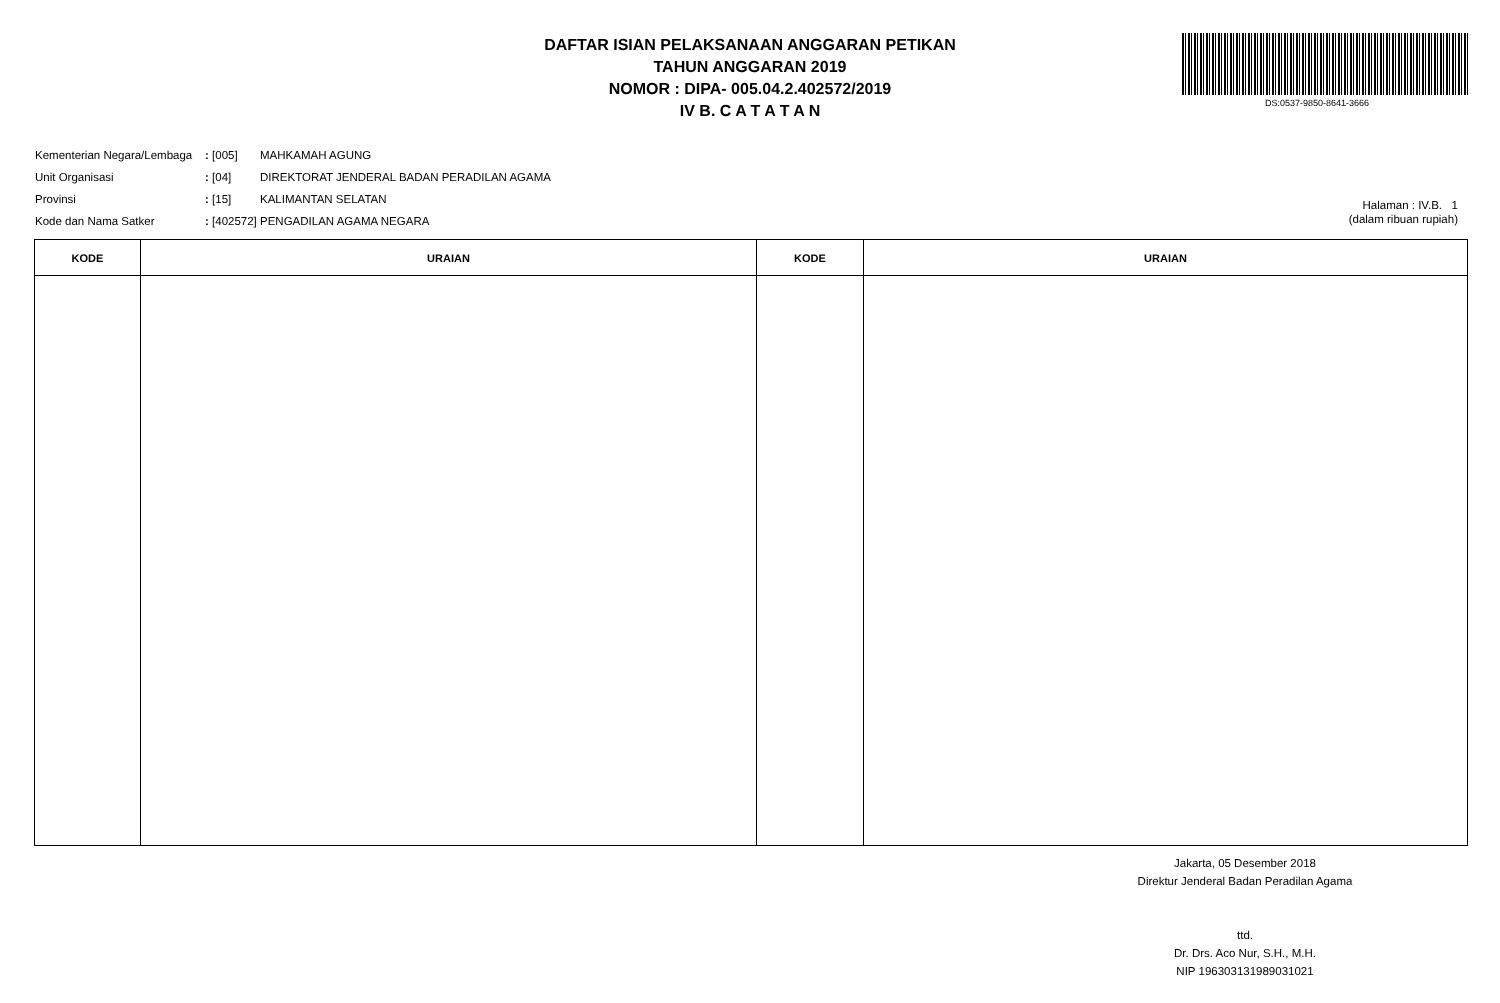DAFTAR ISIAN PELAKSANAAN ANGGARAN PETIKAN
TAHUN ANGGARAN 2019
NOMOR : DIPA- 005.04.2.402572/2019
IV B. C A T A T A N
DS:0537-9850-8641-3666
| Kementerian Negara/Lembaga | : [005] | MAHKAMAH AGUNG |
| Unit Organisasi | : [04] | DIREKTORAT JENDERAL BADAN PERADILAN AGAMA |
| Provinsi | : [15] | KALIMANTAN SELATAN |
| Kode dan Nama Satker | : [402572] | PENGADILAN AGAMA NEGARA |
Halaman : IV.B. 1
(dalam ribuan rupiah)
| KODE | URAIAN | KODE | URAIAN |
| --- | --- | --- | --- |
Jakarta, 05 Desember 2018
Direktur Jenderal Badan Peradilan Agama
ttd.
Dr. Drs. Aco Nur, S.H., M.H.
NIP 196303131989031021